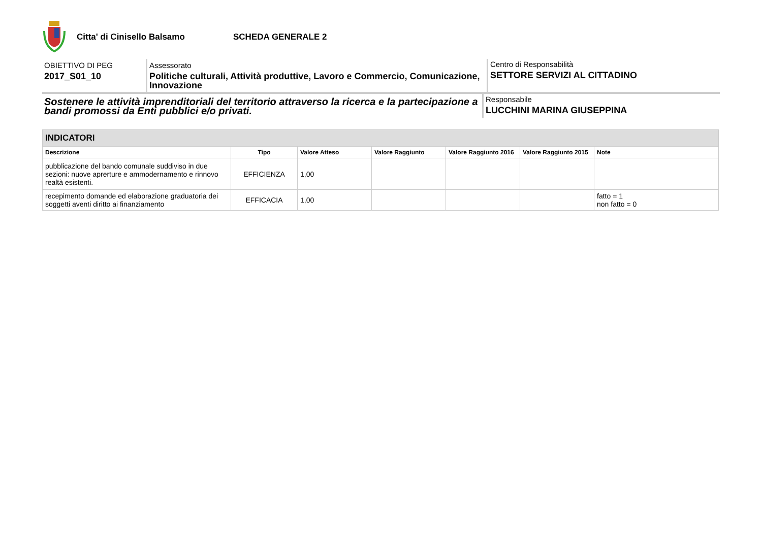Citta' di Cinisello Balsamo SCHEDA GENERALE 2
OBIETTIVO DI PEG
2017_S01_10
Assessorato
Politiche culturali, Attività produttive, Lavoro e Commercio, Comunicazione, Innovazione
Centro di Responsabilità
SETTORE SERVIZI AL CITTADINO
Sostenere le attività imprenditoriali del territorio attraverso la ricerca e la partecipazione a bandi promossi da Enti pubblici e/o privati.
Responsabile
LUCCHINI MARINA GIUSEPPINA
| INDICATORI | | | | | | |
| Descrizione | Tipo | Valore Atteso | Valore Raggiunto | Valore Raggiunto 2016 | Valore Raggiunto 2015 | Note |
| pubblicazione del bando comunale suddiviso in due sezioni: nuove aprerture e ammodernamento e rinnovo realtà esistenti. | EFFICIENZA | 1,00 | | | | |
| recepimento domande ed elaborazione graduatoria dei soggetti aventi diritto ai finanziamento | EFFICACIA | 1,00 | | | | fatto = 1 non fatto = 0 |